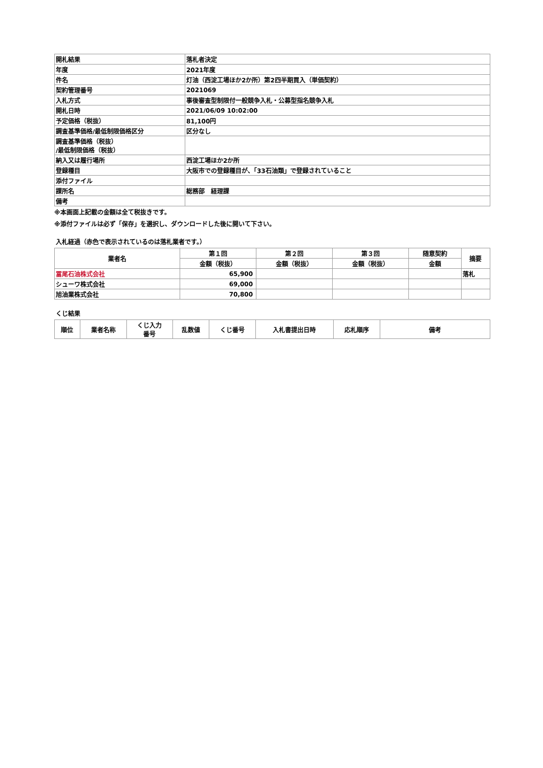| 開札結果 | 落札者決定 |
| 年度 | 2021年度 |
| 件名 | 灯油（西淀工場ほか2か所）第2四半期買入（単価契約） |
| 契約管理番号 | 2021069 |
| 入札方式 | 事後審査型制限付一般競争入札・公募型指名競争入札 |
| 開札日時 | 2021/06/09 10:02:00 |
| 予定価格（税抜） | 81,100円 |
| 調査基準価格/最低制限価格区分 | 区分なし |
| 調査基準価格（税抜） /最低制限価格（税抜） | |
| 納入又は履行場所 | 西淀工場ほか2か所 |
| 登録種目 | 大阪市での登録種目が、「33石油類」で登録されていること |
| 添付ファイル | |
| 課所名 | 総務部 経理課 |
| 備考 | |
※本画面上記載の金額は全て税抜きです。
※添付ファイルは必ず「保存」を選択し、ダウンロードした後に開いて下さい。
入札経過（赤色で表示されているのは落札業者です。）
| 業者名 | 第１回 | 第２回 | 第３回 | 随意契約 | 摘要 |
| --- | --- | --- | --- | --- | --- |
| | 金額（税抜） | 金額（税抜） | 金額（税抜） | 金額 | |
| 冨尾石油株式会社 | 65,900 | | | | 落札 |
| シューワ株式会社 | 69,000 | | | | |
| 旭油業株式会社 | 70,800 | | | | |
くじ結果
| 順位 | 業者名称 | くじ入力 番号 | 乱数値 | くじ番号 | 入札書提出日時 | 応札順序 | 備考 |
| --- | --- | --- | --- | --- | --- | --- | --- |